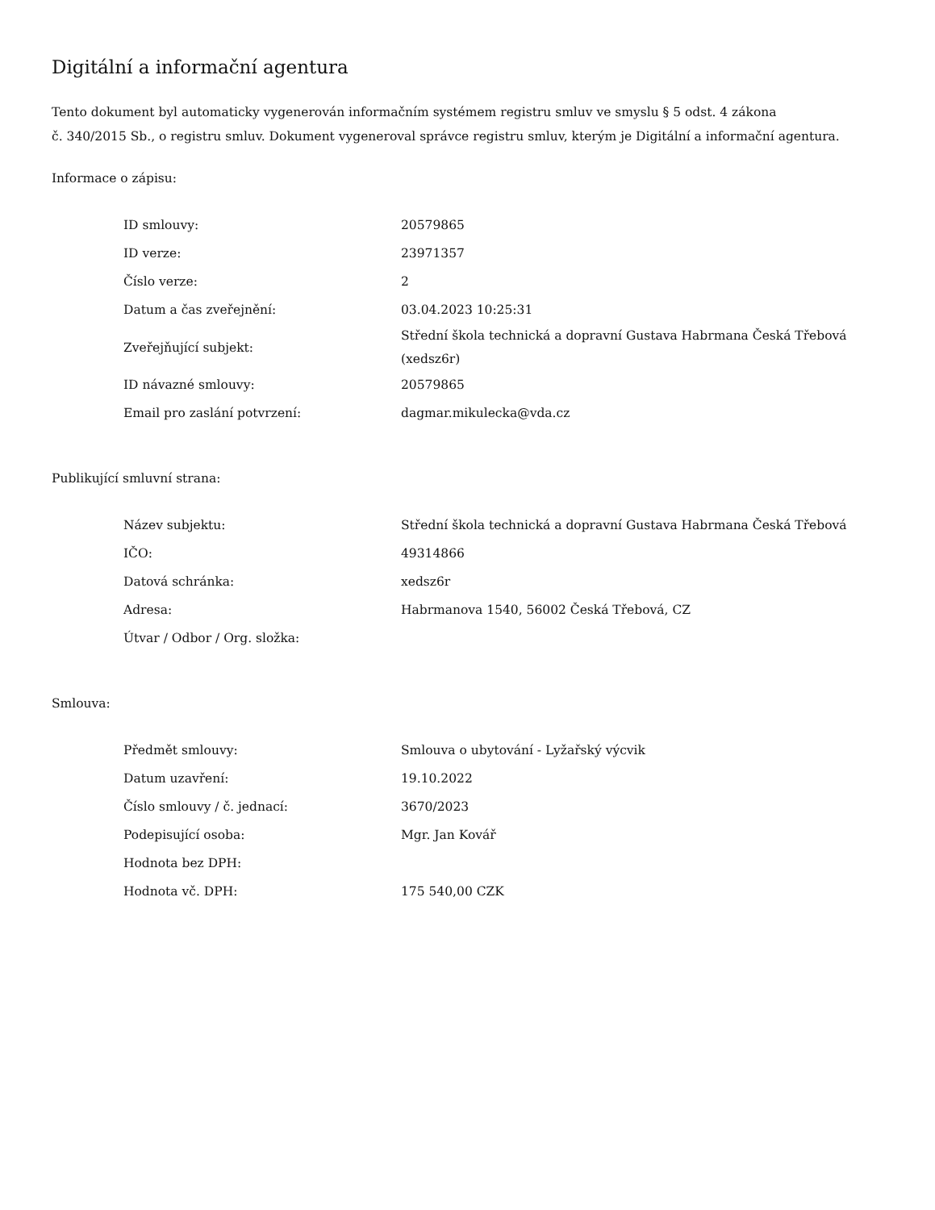Digitální a informační agentura
Tento dokument byl automaticky vygenerován informačním systémem registru smluv ve smyslu § 5 odst. 4 zákona
č. 340/2015 Sb., o registru smluv. Dokument vygeneroval správce registru smluv, kterým je Digitální a informační agentura.
Informace o zápisu:
| ID smlouvy: | 20579865 |
| ID verze: | 23971357 |
| Číslo verze: | 2 |
| Datum a čas zveřejnění: | 03.04.2023 10:25:31 |
| Zveřejňující subjekt: | Střední škola technická a dopravní Gustava Habrmana Česká Třebová (xedsz6r) |
| ID návazné smlouvy: | 20579865 |
| Email pro zaslání potvrzení: | dagmar.mikulecka@vda.cz |
Publikující smluvní strana:
| Název subjektu: | Střední škola technická a dopravní Gustava Habrmana Česká Třebová |
| IČO: | 49314866 |
| Datová schránka: | xedsz6r |
| Adresa: | Habrmanova 1540, 56002 Česká Třebová, CZ |
| Útvar / Odbor / Org. složka: | |
Smlouva:
| Předmět smlouvy: | Smlouva o ubytování - Lyžařský výcvik |
| Datum uzavření: | 19.10.2022 |
| Číslo smlouvy / č. jednací: | 3670/2023 |
| Podepisující osoba: | Mgr. Jan Kovář |
| Hodnota bez DPH: | |
| Hodnota vč. DPH: | 175 540,00 CZK |